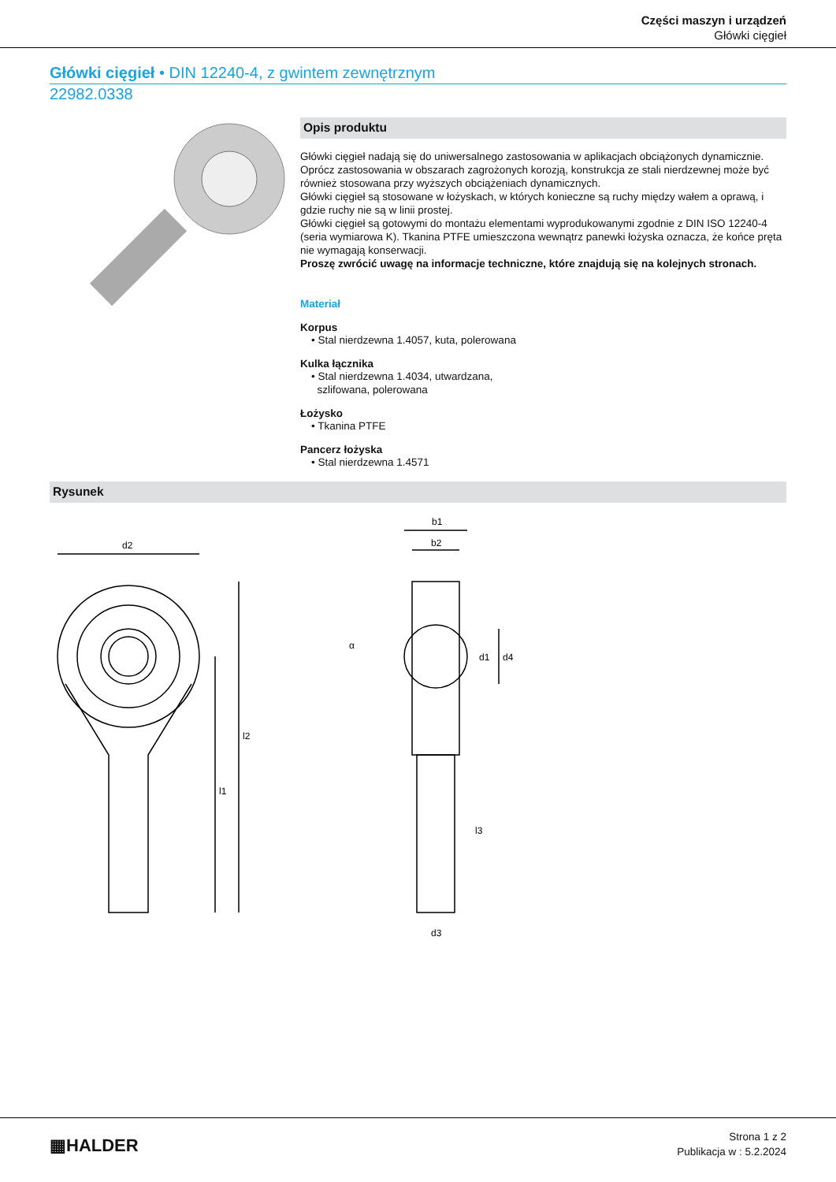Części maszyn i urządzeń
Główki cięgieł
Główki cięgieł • DIN 12240-4, z gwintem zewnętrznym
22982.0338
Opis produktu
Główki cięgieł nadają się do uniwersalnego zastosowania w aplikacjach obciążonych dynamicznie. Oprócz zastosowania w obszarach zagrożonych korozją, konstrukcja ze stali nierdzewnej może być również stosowana przy wyższych obciążeniach dynamicznych.
Główki cięgieł są stosowane w łożyskach, w których konieczne są ruchy między wałem a oprawą, i gdzie ruchy nie są w linii prostej.
Główki cięgieł są gotowymi do montażu elementami wyprodukowanymi zgodnie z DIN ISO 12240-4 (seria wymiarowa K). Tkanina PTFE umieszczona wewnątrz panewki łożyska oznacza, że końce pręta nie wymagają konserwacji.
Proszę zwrócić uwagę na informacje techniczne, które znajdują się na kolejnych stronach.
Materiał
Korpus
• Stal nierdzewna 1.4057, kuta, polerowana
Kulka łącznika
• Stal nierdzewna 1.4034, utwardzana,
szlifowana, polerowana
Łożysko
• Tkanina PTFE
Pancerz łożyska
• Stal nierdzewna 1.4571
Rysunek
d2
l1
l2
b1
b2
d1
d4
α
l3
d3
▦HALDER
Strona 1 z 2
Publikacja w : 5.2.2024